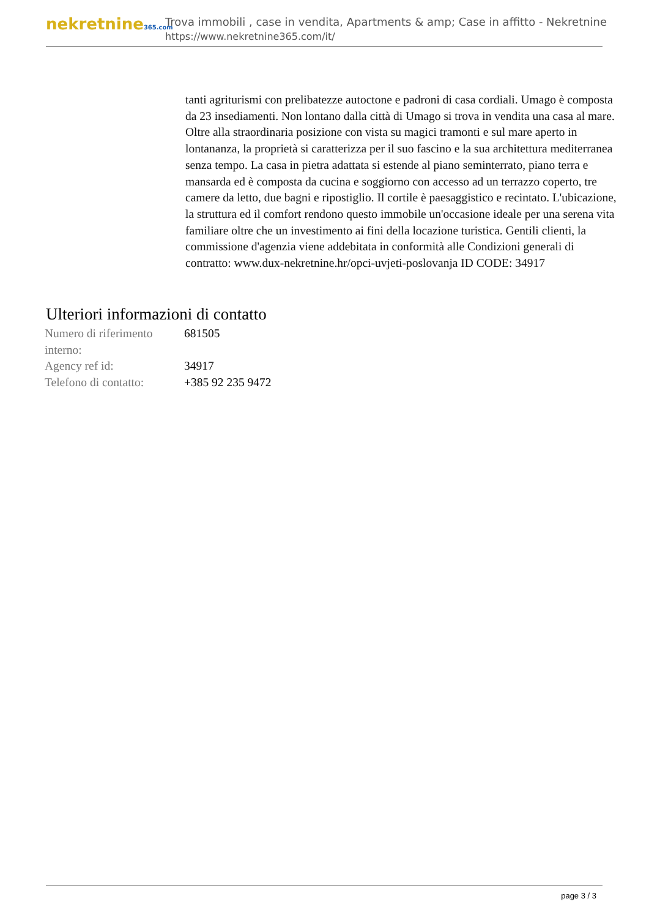nekretnine365.com
Trova immobili , case in vendita, Apartments & amp; Case in affitto - Nekretnine
https://www.nekretnine365.com/it/
tanti agriturismi con prelibatezze autoctone e padroni di casa cordiali. Umago è composta da 23 insediamenti. Non lontano dalla città di Umago si trova in vendita una casa al mare. Oltre alla straordinaria posizione con vista su magici tramonti e sul mare aperto in lontananza, la proprietà si caratterizza per il suo fascino e la sua architettura mediterranea senza tempo. La casa in pietra adattata si estende al piano seminterrato, piano terra e mansarda ed è composta da cucina e soggiorno con accesso ad un terrazzo coperto, tre camere da letto, due bagni e ripostiglio. Il cortile è paesaggistico e recintato. L'ubicazione, la struttura ed il comfort rendono questo immobile un'occasione ideale per una serena vita familiare oltre che un investimento ai fini della locazione turistica. Gentili clienti, la commissione d'agenzia viene addebitata in conformità alle Condizioni generali di contratto: www.dux-nekretnine.hr/opci-uvjeti-poslovanja ID CODE: 34917
Ulteriori informazioni di contatto
| Numero di riferimento interno: | 681505 |
| Agency ref id: | 34917 |
| Telefono di contatto: | +385 92 235 9472 |
page 3 / 3